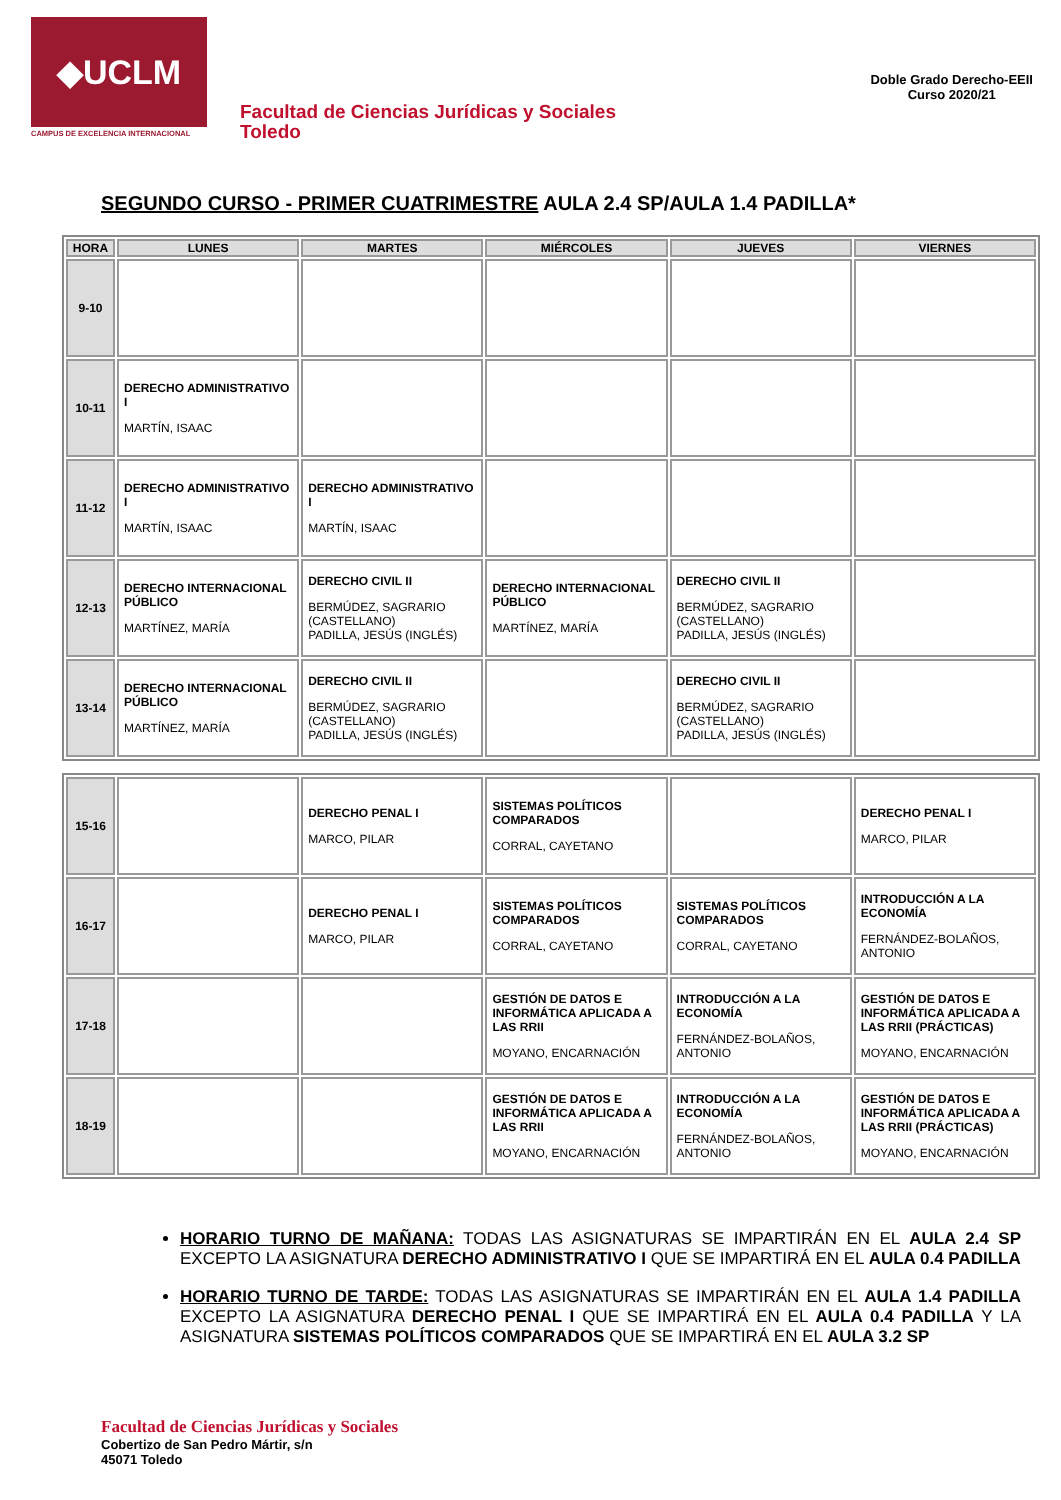◆UCLM
CAMPUS DE EXCELENCIA INTERNACIONAL
Facultad de Ciencias Jurídicas y Sociales
Toledo
Doble Grado Derecho-EEII
Curso 2020/21
SEGUNDO CURSO - PRIMER CUATRIMESTRE AULA 2.4 SP/AULA 1.4 PADILLA*
| HORA | LUNES | MARTES | MIÉRCOLES | JUEVES | VIERNES |
| --- | --- | --- | --- | --- | --- |
| 9-10 | | | | | |
| 10-11 | DERECHO ADMINISTRATIVO I MARTÍN, ISAAC | | | | |
| 11-12 | DERECHO ADMINISTRATIVO I MARTÍN, ISAAC | DERECHO ADMINISTRATIVO I MARTÍN, ISAAC | | | |
| 12-13 | DERECHO INTERNACIONAL PÚBLICO MARTÍNEZ, MARÍA | DERECHO CIVIL II BERMÚDEZ, SAGRARIO (CASTELLANO) PADILLA, JESÚS (INGLÉS) | DERECHO INTERNACIONAL PÚBLICO MARTÍNEZ, MARÍA | DERECHO CIVIL II BERMÚDEZ, SAGRARIO (CASTELLANO) PADILLA, JESÚS (INGLÉS) | |
| 13-14 | DERECHO INTERNACIONAL PÚBLICO MARTÍNEZ, MARÍA | DERECHO CIVIL II BERMÚDEZ, SAGRARIO (CASTELLANO) PADILLA, JESÚS (INGLÉS) | | DERECHO CIVIL II BERMÚDEZ, SAGRARIO (CASTELLANO) PADILLA, JESÚS (INGLÉS) | |
| 15-16 | | DERECHO PENAL I MARCO, PILAR | SISTEMAS POLÍTICOS COMPARADOS CORRAL, CAYETANO | | DERECHO PENAL I MARCO, PILAR |
| 16-17 | | DERECHO PENAL I MARCO, PILAR | SISTEMAS POLÍTICOS COMPARADOS CORRAL, CAYETANO | SISTEMAS POLÍTICOS COMPARADOS CORRAL, CAYETANO | INTRODUCCIÓN A LA ECONOMÍA FERNÁNDEZ-BOLAÑOS, ANTONIO |
| 17-18 | | | GESTIÓN DE DATOS E INFORMÁTICA APLICADA A LAS RRII MOYANO, ENCARNACIÓN | INTRODUCCIÓN A LA ECONOMÍA FERNÁNDEZ-BOLAÑOS, ANTONIO | GESTIÓN DE DATOS E INFORMÁTICA APLICADA A LAS RRII (PRÁCTICAS) MOYANO, ENCARNACIÓN |
| 18-19 | | | GESTIÓN DE DATOS E INFORMÁTICA APLICADA A LAS RRII MOYANO, ENCARNACIÓN | INTRODUCCIÓN A LA ECONOMÍA FERNÁNDEZ-BOLAÑOS, ANTONIO | GESTIÓN DE DATOS E INFORMÁTICA APLICADA A LAS RRII (PRÁCTICAS) MOYANO, ENCARNACIÓN |
HORARIO TURNO DE MAÑANA: TODAS LAS ASIGNATURAS SE IMPARTIRÁN EN EL AULA 2.4 SP EXCEPTO LA ASIGNATURA DERECHO ADMINISTRATIVO I QUE SE IMPARTIRÁ EN EL AULA 0.4 PADILLA
HORARIO TURNO DE TARDE: TODAS LAS ASIGNATURAS SE IMPARTIRÁN EN EL AULA 1.4 PADILLA EXCEPTO LA ASIGNATURA DERECHO PENAL I QUE SE IMPARTIRÁ EN EL AULA 0.4 PADILLA Y LA ASIGNATURA SISTEMAS POLÍTICOS COMPARADOS QUE SE IMPARTIRÁ EN EL AULA 3.2 SP
Facultad de Ciencias Jurídicas y Sociales
Cobertizo de San Pedro Mártir, s/n
45071 Toledo